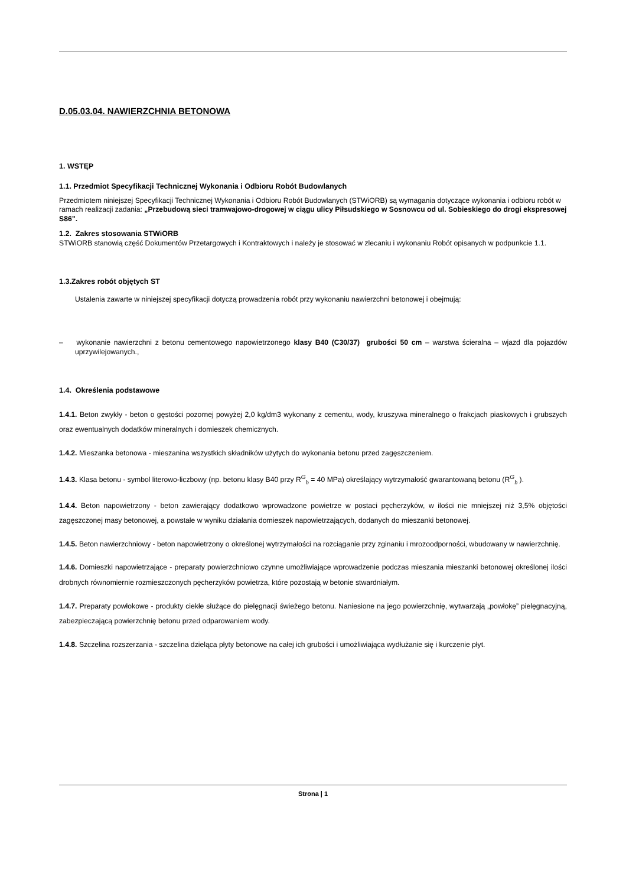D.05.03.04. NAWIERZCHNIA BETONOWA
1. WSTĘP
1.1. Przedmiot Specyfikacji Technicznej Wykonania i Odbioru Robót Budowlanych
Przedmiotem niniejszej Specyfikacji Technicznej Wykonania i Odbioru Robót Budowlanych (STWiORB) są wymagania dotyczące wykonania i odbioru robót w ramach realizacji zadania: „Przebudową sieci tramwajowo-drogowej w ciągu ulicy Piłsudskiego w Sosnowcu od ul. Sobieskiego do drogi ekspresowej S86”.
1.2. Zakres stosowania STWiORB
STWiORB stanowią część Dokumentów Przetargowych i Kontraktowych i należy je stosować w zlecaniu i wykonaniu Robót opisanych w podpunkcie 1.1.
1.3.Zakres robót objętych ST
Ustalenia zawarte w niniejszej specyfikacji dotyczą prowadzenia robót przy wykonaniu nawierzchni betonowej i obejmują:
– wykonanie nawierzchni z betonu cementowego napowietrzonego klasy B40 (C30/37) grubości 50 cm – warstwa ścieralna – wjazd dla pojazdów uprzywilejowanych.,
1.4. Określenia podstawowe
1.4.1. Beton zwykły - beton o gęstości pozornej powyżej 2,0 kg/dm3 wykonany z cementu, wody, kruszywa mineralnego o frakcjach piaskowych i grubszych oraz ewentualnych dodatków mineralnych i domieszek chemicznych.
1.4.2. Mieszanka betonowa - mieszanina wszystkich składników użytych do wykonania betonu przed zagęszczeniem.
1.4.3. Klasa betonu - symbol literowo-liczbowy (np. betonu klasy B40 przy R<sup>G</sup><sub>b</sub> = 40 MPa) określający wytrzymałość gwarantowaną betonu (R<sup>G</sup><sub>b</sub> ).
1.4.4. Beton napowietrzony - beton zawierający dodatkowo wprowadzone powietrze w postaci pęcherzyków, w ilości nie mniejszej niż 3,5% objętości zagęszczonej masy betonowej, a powstałe w wyniku działania domieszek napowietrzających, dodanych do mieszanki betonowej.
1.4.5. Beton nawierzchniowy - beton napowietrzony o określonej wytrzymałości na rozciąganie przy zginaniu i mrozoodporności, wbudowany w nawierzchnię.
1.4.6. Domieszki napowietrzające - preparaty powierzchniowo czynne umożliwiające wprowadzenie podczas mieszania mieszanki betonowej określonej ilości drobnych równomiernie rozmieszczonych pęcherzyków powietrza, które pozostają w betonie stwardniałym.
1.4.7. Preparaty powłokowe - produkty ciekłe służące do pielęgnacji świeżego betonu. Naniesione na jego powierzchnię, wytwarzają „powłokę” pielęgnacyjną, zabezpieczającą powierzchnię betonu przed odparowaniem wody.
1.4.8. Szczelina rozszerzania - szczelina dzieląca płyty betonowe na całej ich grubości i umożliwiająca wydłużanie się i kurczenie płyt.
Strona | 1